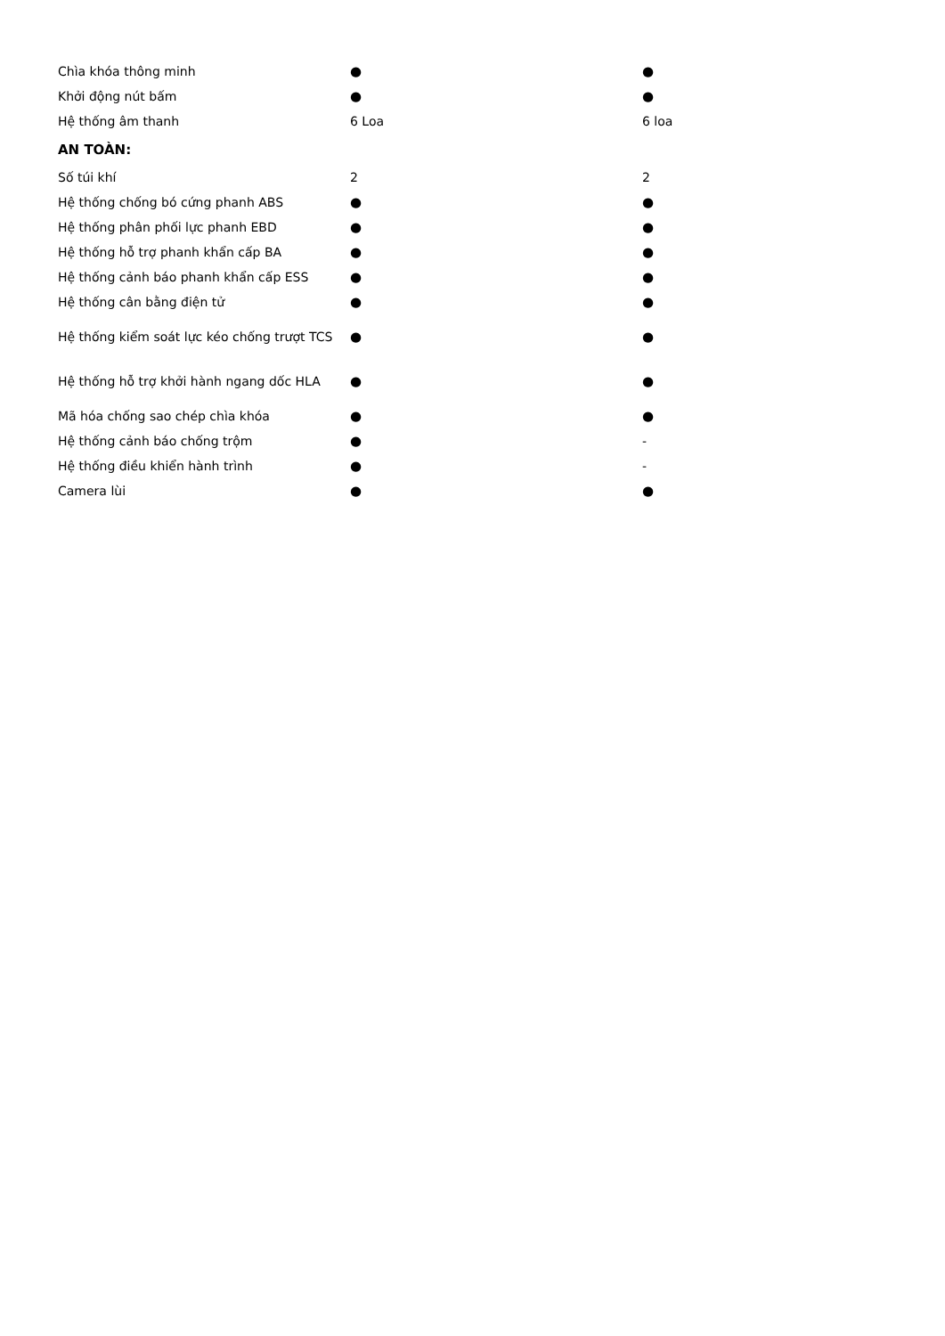| Chìa khóa thông minh | ● | ● |
| Khởi động nút bấm | ● | ● |
| Hệ thống âm thanh | 6 Loa | 6 loa |
| AN TOÀN: | | |
| Số túi khí | 2 | 2 |
| Hệ thống chống bó cứng phanh ABS | ● | ● |
| Hệ thống phân phối lực phanh EBD | ● | ● |
| Hệ thống hỗ trợ phanh khẩn cấp BA | ● | ● |
| Hệ thống cảnh báo phanh khẩn cấp ESS | ● | ● |
| Hệ thống cân bằng điện tử | ● | ● |
| Hệ thống kiểm soát lực kéo chống trượt TCS | ● | ● |
| Hệ thống hỗ trợ khởi hành ngang dốc HLA | ● | ● |
| Mã hóa chống sao chép chìa khóa | ● | ● |
| Hệ thống cảnh báo chống trộm | ● | - |
| Hệ thống điều khiển hành trình | ● | - |
| Camera lùi | ● | ● |